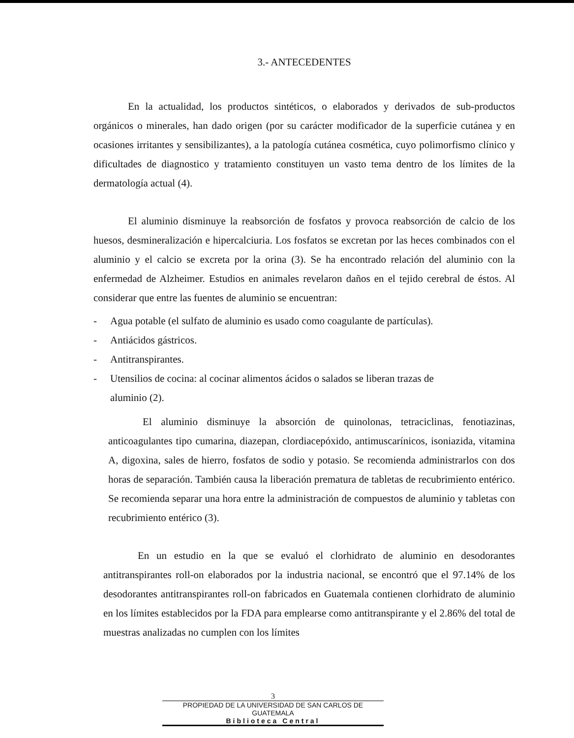3.- ANTECEDENTES
En la actualidad, los productos sintéticos, o elaborados y derivados de sub-productos orgánicos o minerales, han dado origen (por su carácter modificador de la superficie cutánea y en ocasiones irritantes y sensibilizantes), a la patología cutánea cosmética, cuyo polimorfismo clínico y dificultades de diagnostico y tratamiento constituyen un vasto tema dentro de los límites de la dermatología actual (4).
El aluminio disminuye la reabsorción de fosfatos y provoca reabsorción de calcio de los huesos, desmineralización e hipercalciuria. Los fosfatos se excretan por las heces combinados con el aluminio y el calcio se excreta por la orina (3). Se ha encontrado relación del aluminio con la enfermedad de Alzheimer. Estudios en animales revelaron daños en el tejido cerebral de éstos. Al considerar que entre las fuentes de aluminio se encuentran:
- Agua potable (el sulfato de aluminio es usado como coagulante de partículas).
- Antiácidos gástricos.
- Antitranspirantes.
- Utensilios de cocina: al cocinar alimentos ácidos o salados se liberan trazas de
aluminio (2).
El aluminio disminuye la absorción de quinolonas, tetraciclinas, fenotiazinas, anticoagulantes tipo cumarina, diazepan, clordiacepóxido, antimuscarínicos, isoniazida, vitamina A, digoxina, sales de hierro, fosfatos de sodio y potasio. Se recomienda administrarlos con dos horas de separación. También causa la liberación prematura de tabletas de recubrimiento entérico. Se recomienda separar una hora entre la administración de compuestos de aluminio y tabletas con recubrimiento entérico (3).
En un estudio en la que se evaluó el clorhidrato de aluminio en desodorantes antitranspirantes roll-on elaborados por la industria nacional, se encontró que el 97.14% de los desodorantes antitranspirantes roll-on fabricados en Guatemala contienen clorhidrato de aluminio en los límites establecidos por la FDA para emplearse como antitranspirante y el 2.86% del total de muestras analizadas no cumplen con los límites
3
PROPIEDAD DE LA UNIVERSIDAD DE SAN CARLOS DE GUATEMALA
Biblioteca Central